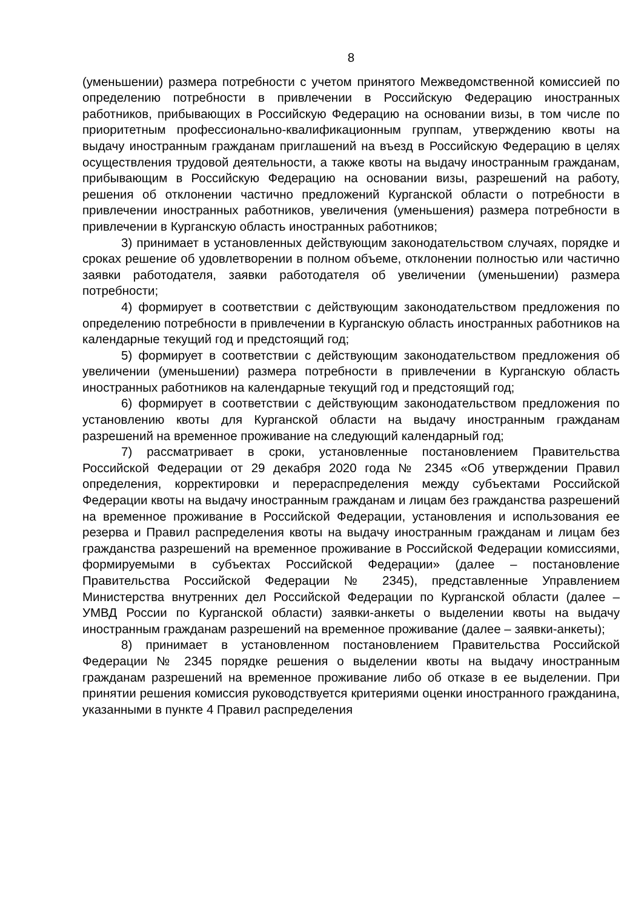8
(уменьшении) размера потребности с учетом принятого Межведомственной комиссией по определению потребности в привлечении в Российскую Федерацию иностранных работников, прибывающих в Российскую Федерацию на основании визы, в том числе по приоритетным профессионально-квалификационным группам, утверждению квоты на выдачу иностранным гражданам приглашений на въезд в Российскую Федерацию в целях осуществления трудовой деятельности, а также квоты на выдачу иностранным гражданам, прибывающим в Российскую Федерацию на основании визы, разрешений на работу, решения об отклонении частично предложений Курганской области о потребности в привлечении иностранных работников, увеличения (уменьшения) размера потребности в привлечении в Курганскую область иностранных работников;
3) принимает в установленных действующим законодательством случаях, порядке и сроках решение об удовлетворении в полном объеме, отклонении полностью или частично заявки работодателя, заявки работодателя об увеличении (уменьшении) размера потребности;
4) формирует в соответствии с действующим законодательством предложения по определению потребности в привлечении в Курганскую область иностранных работников на календарные текущий год и предстоящий год;
5) формирует в соответствии с действующим законодательством предложения об увеличении (уменьшении) размера потребности в привлечении в Курганскую область иностранных работников на календарные текущий год и предстоящий год;
6) формирует в соответствии с действующим законодательством предложения по установлению квоты для Курганской области на выдачу иностранным гражданам разрешений на временное проживание на следующий календарный год;
7) рассматривает в сроки, установленные постановлением Правительства Российской Федерации от 29 декабря 2020 года № 2345 «Об утверждении Правил определения, корректировки и перераспределения между субъектами Российской Федерации квоты на выдачу иностранным гражданам и лицам без гражданства разрешений на временное проживание в Российской Федерации, установления и использования ее резерва и Правил распределения квоты на выдачу иностранным гражданам и лицам без гражданства разрешений на временное проживание в Российской Федерации комиссиями, формируемыми в субъектах Российской Федерации» (далее – постановление Правительства Российской Федерации № 2345), представленные Управлением Министерства внутренних дел Российской Федерации по Курганской области (далее – УМВД России по Курганской области) заявки-анкеты о выделении квоты на выдачу иностранным гражданам разрешений на временное проживание (далее – заявки-анкеты);
8) принимает в установленном постановлением Правительства Российской Федерации № 2345 порядке решения о выделении квоты на выдачу иностранным гражданам разрешений на временное проживание либо об отказе в ее выделении. При принятии решения комиссия руководствуется критериями оценки иностранного гражданина, указанными в пункте 4 Правил распределения